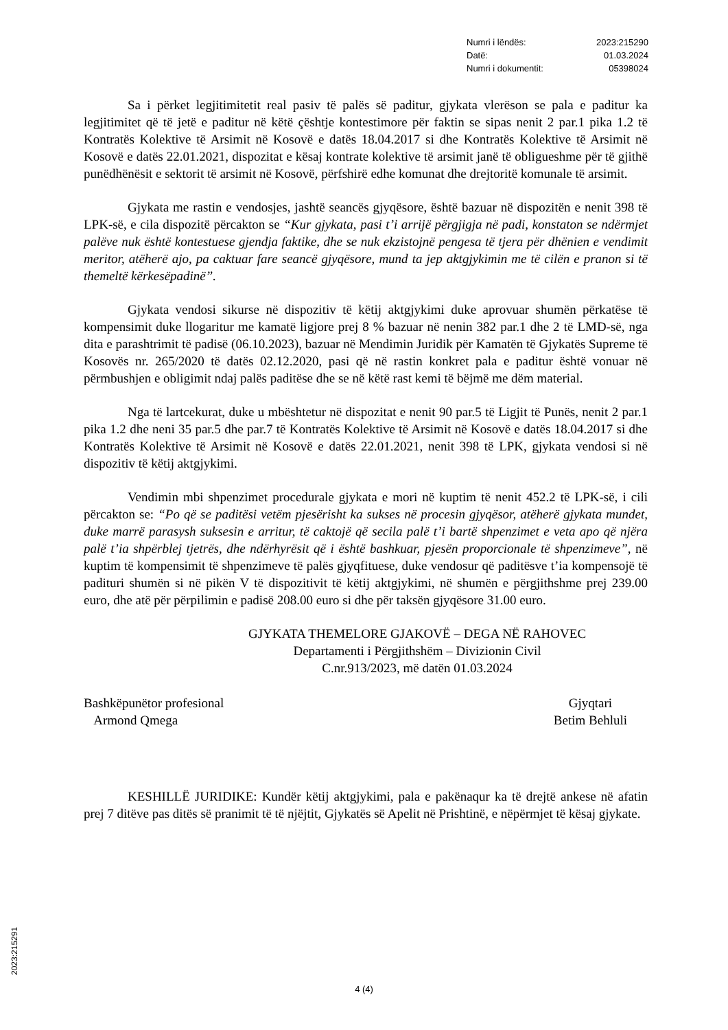Numri i lëndës: 2023:215290
Datë: 01.03.2024
Numri i dokumentit: 05398024
Sa i përket legjitimitetit real pasiv të palës së paditur, gjykata vlerëson se pala e paditur ka legjitimitet që të jetë e paditur në këtë çështje kontestimore për faktin se sipas nenit 2 par.1 pika 1.2 të Kontratës Kolektive të Arsimit në Kosovë e datës 18.04.2017 si dhe Kontratës Kolektive të Arsimit në Kosovë e datës 22.01.2021, dispozitat e kësaj kontrate kolektive të arsimit janë të obligueshme për të gjithë punëdhënësit e sektorit të arsimit në Kosovë, përfshirë edhe komunat dhe drejtoritë komunale të arsimit.
Gjykata me rastin e vendosjes, jashtë seancës gjyqësore, është bazuar në dispozitën e nenit 398 të LPK-së, e cila dispozitë përcakton se “Kur gjykata, pasi t’i arrijë përgjigja në padi, konstaton se ndërmjet palëve nuk është kontestuese gjendja faktike, dhe se nuk ekzistojnë pengesa të tjera për dhënien e vendimit meritor, atëherë ajo, pa caktuar fare seancë gjyqësore, mund ta jep aktgjykimin me të cilën e pranon si të themeltë kërkesëpadinë”.
Gjykata vendosi sikurse në dispozitiv të këtij aktgjykimi duke aprovuar shumën përkatëse të kompensimit duke llogaritur me kamatë ligjore prej 8 % bazuar në nenin 382 par.1 dhe 2 të LMD-së, nga dita e parashtrimit të padisë (06.10.2023), bazuar në Mendimin Juridik për Kamatën të Gjykatës Supreme të Kosovës nr. 265/2020 të datës 02.12.2020, pasi që në rastin konkret pala e paditur është vonuar në përmbushjen e obligimit ndaj palës paditëse dhe se në këtë rast kemi të bëjmë me dëm material.
Nga të lartcekurat, duke u mbështetur në dispozitat e nenit 90 par.5 të Ligjit të Punës, nenit 2 par.1 pika 1.2 dhe neni 35 par.5 dhe par.7 të Kontratës Kolektive të Arsimit në Kosovë e datës 18.04.2017 si dhe Kontratës Kolektive të Arsimit në Kosovë e datës 22.01.2021, nenit 398 të LPK, gjykata vendosi si në dispozitiv të këtij aktgjykimi.
Vendimin mbi shpenzimet procedurale gjykata e mori në kuptim të nenit 452.2 të LPK-së, i cili përcakton se: “Po që se paditësi vetëm pjesërisht ka sukses në procesin gjyqësor, atëherë gjykata mundet, duke marrë parasysh suksesin e arritur, të caktojë që secila palë t’i bartë shpenzimet e veta apo që njëra palë t’ia shpërblej tjetrës, dhe ndërhyrësit që i është bashkuar, pjesën proporcionale të shpenzimeve”, në kuptim të kompensimit të shpenzimeve të palës gjyqfituese, duke vendosur që paditësve t’ia kompensojë të padituri shumën si në pikën V të dispozitivit të këtij aktgjykimi, në shumën e përgjithshme prej 239.00 euro, dhe atë për përpilimin e padisë 208.00 euro si dhe për taksën gjyqësore 31.00 euro.
GJYKATA THEMELORE GJAKOVË – DEGA NË RAHOVEC
Departamenti i Përgjithshëm – Divizionin Civil
C.nr.913/2023, më datën 01.03.2024
Bashkëpunëtor profesional
Armond Qmega
Gjyqtari
Betim Behluli
KESHILLË JURIDIKE: Kundër këtij aktgjykimi, pala e pakënaqur ka të drejtë ankese në afatin prej 7 ditëve pas ditës së pranimit të të njëjtit, Gjykatës së Apelit në Prishtinë, e nëpërmjet të kësaj gjykate.
2023:215291
4 (4)